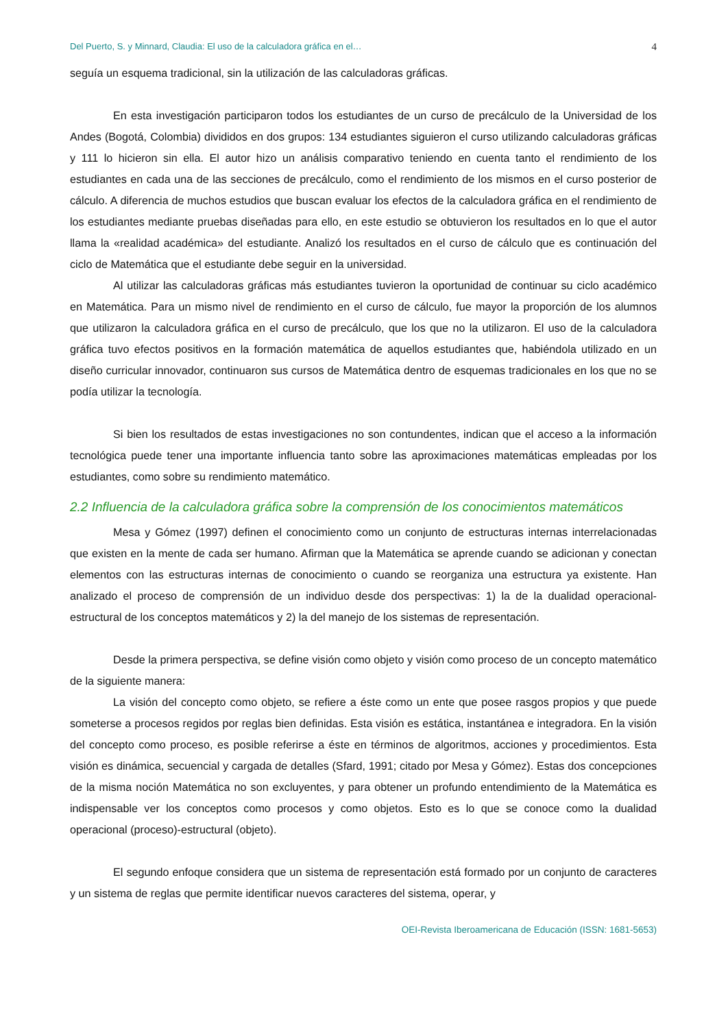Del Puerto, S. y Minnard, Claudia: El uso de la calculadora gráfica en el… 4
seguía un esquema tradicional, sin la utilización de las calculadoras gráficas.
En esta investigación participaron todos los estudiantes de un curso de precálculo de la Universidad de los Andes (Bogotá, Colombia) divididos en dos grupos: 134 estudiantes siguieron el curso utilizando calculadoras gráficas y 111 lo hicieron sin ella. El autor hizo un análisis comparativo teniendo en cuenta tanto el rendimiento de los estudiantes en cada una de las secciones de precálculo, como el rendimiento de los mismos en el curso posterior de cálculo. A diferencia de muchos estudios que buscan evaluar los efectos de la calculadora gráfica en el rendimiento de los estudiantes mediante pruebas diseñadas para ello, en este estudio se obtuvieron los resultados en lo que el autor llama la «realidad académica» del estudiante. Analizó los resultados en el curso de cálculo que es continuación del ciclo de Matemática que el estudiante debe seguir en la universidad.
Al utilizar las calculadoras gráficas más estudiantes tuvieron la oportunidad de continuar su ciclo académico en Matemática. Para un mismo nivel de rendimiento en el curso de cálculo, fue mayor la proporción de los alumnos que utilizaron la calculadora gráfica en el curso de precálculo, que los que no la utilizaron. El uso de la calculadora gráfica tuvo efectos positivos en la formación matemática de aquellos estudiantes que, habiéndola utilizado en un diseño curricular innovador, continuaron sus cursos de Matemática dentro de esquemas tradicionales en los que no se podía utilizar la tecnología.
Si bien los resultados de estas investigaciones no son contundentes, indican que el acceso a la información tecnológica puede tener una importante influencia tanto sobre las aproximaciones matemáticas empleadas por los estudiantes, como sobre su rendimiento matemático.
2.2 Influencia de la calculadora gráfica sobre la comprensión de los conocimientos matemáticos
Mesa y Gómez (1997) definen el conocimiento como un conjunto de estructuras internas interrelacionadas que existen en la mente de cada ser humano. Afirman que la Matemática se aprende cuando se adicionan y conectan elementos con las estructuras internas de conocimiento o cuando se reorganiza una estructura ya existente. Han analizado el proceso de comprensión de un individuo desde dos perspectivas: 1) la de la dualidad operacional-estructural de los conceptos matemáticos y 2) la del manejo de los sistemas de representación.
Desde la primera perspectiva, se define visión como objeto y visión como proceso de un concepto matemático de la siguiente manera:
La visión del concepto como objeto, se refiere a éste como un ente que posee rasgos propios y que puede someterse a procesos regidos por reglas bien definidas. Esta visión es estática, instantánea e integradora. En la visión del concepto como proceso, es posible referirse a éste en términos de algoritmos, acciones y procedimientos. Esta visión es dinámica, secuencial y cargada de detalles (Sfard, 1991; citado por Mesa y Gómez). Estas dos concepciones de la misma noción Matemática no son excluyentes, y para obtener un profundo entendimiento de la Matemática es indispensable ver los conceptos como procesos y como objetos. Esto es lo que se conoce como la dualidad operacional (proceso)-estructural (objeto).
El segundo enfoque considera que un sistema de representación está formado por un conjunto de caracteres y un sistema de reglas que permite identificar nuevos caracteres del sistema, operar, y
OEI-Revista Iberoamericana de Educación (ISSN: 1681-5653)